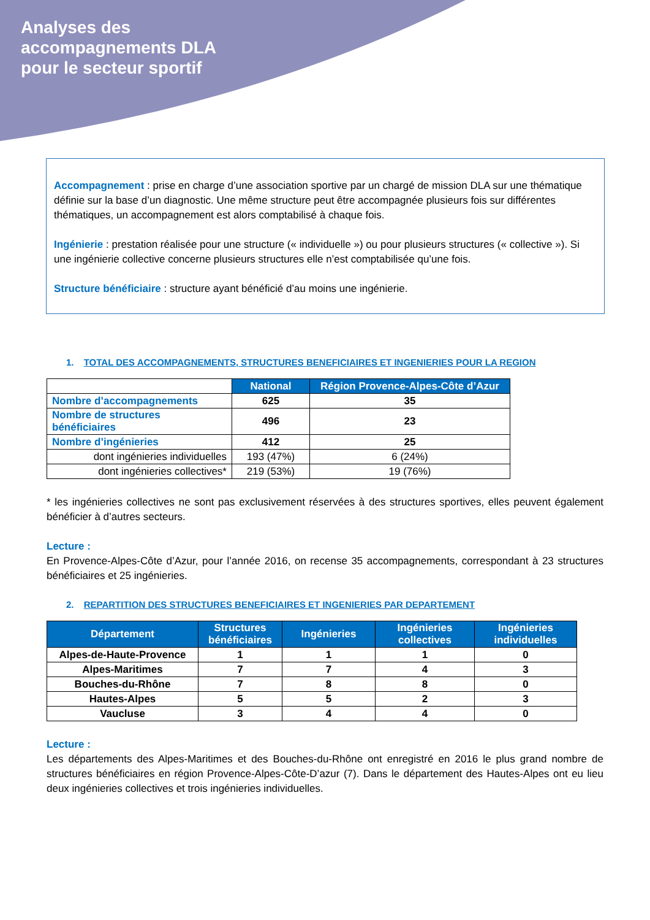Analyses des
accompagnements DLA
pour le secteur sportif
Accompagnement : prise en charge d’une association sportive par un chargé de mission DLA sur une thématique définie sur la base d’un diagnostic. Une même structure peut être accompagnée plusieurs fois sur différentes thématiques, un accompagnement est alors comptabilisé à chaque fois.
Ingénierie : prestation réalisée pour une structure (« individuelle ») ou pour plusieurs structures (« collective »). Si une ingénierie collective concerne plusieurs structures elle n’est comptabilisée qu’une fois.
Structure bénéficiaire : structure ayant bénéficié d’au moins une ingénierie.
1. TOTAL DES ACCOMPAGNEMENTS, STRUCTURES BENEFICIAIRES ET INGENIERIES POUR LA REGION
| | National | Région Provence-Alpes-Côte d’Azur |
| Nombre d’accompagnements | 625 | 35 |
| Nombre de structures bénéficiaires | 496 | 23 |
| Nombre d’ingénieries | 412 | 25 |
| dont ingénieries individuelles | 193 (47%) | 6 (24%) |
| dont ingénieries collectives* | 219 (53%) | 19 (76%) |
* les ingénieries collectives ne sont pas exclusivement réservées à des structures sportives, elles peuvent également bénéficier à d’autres secteurs.
Lecture :
En Provence-Alpes-Côte d’Azur, pour l’année 2016, on recense 35 accompagnements, correspondant à 23 structures bénéficiaires et 25 ingénieries.
2. REPARTITION DES STRUCTURES BENEFICIAIRES ET INGENIERIES PAR DEPARTEMENT
| Département | Structures bénéficiaires | Ingénieries | Ingénieries collectives | Ingénieries individuelles |
| --- | --- | --- | --- | --- |
| Alpes-de-Haute-Provence | 1 | 1 | 1 | 0 |
| Alpes-Maritimes | 7 | 7 | 4 | 3 |
| Bouches-du-Rhône | 7 | 8 | 8 | 0 |
| Hautes-Alpes | 5 | 5 | 2 | 3 |
| Vaucluse | 3 | 4 | 4 | 0 |
Lecture :
Les départements des Alpes-Maritimes et des Bouches-du-Rhône ont enregistré en 2016 le plus grand nombre de structures bénéficiaires en région Provence-Alpes-Côte-D’azur (7). Dans le département des Hautes-Alpes ont eu lieu deux ingénieries collectives et trois ingénieries individuelles.